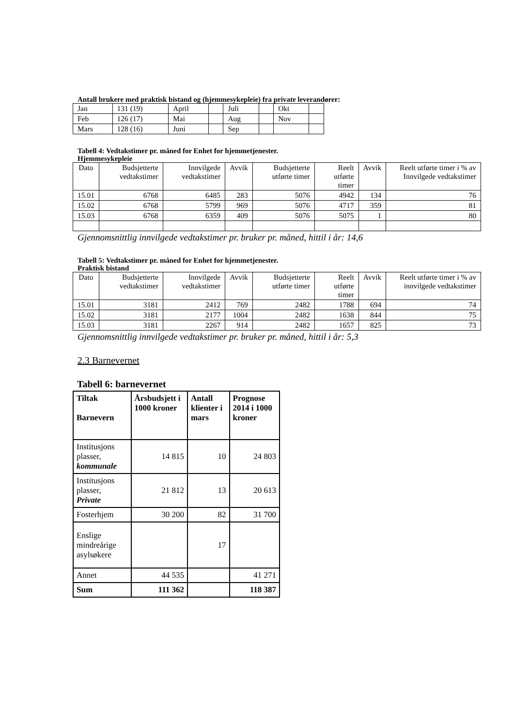Antall brukere med praktisk bistand og (hjemmesykepleie) fra private leverandører:
| Jan | 131 (19) | April | | Juli | | Okt | |
| Feb | 126 (17) | Mai | | Aug | | Nov | |
| Mars | 128 (16) | Juni | | Sep | | | |
Tabell 4: Vedtakstimer pr. måned for Enhet for hjemmetjenester.
Hjemmesykepleie
| Dato | Budsjetterte vedtakstimer | Innvilgede vedtakstimer | Avvik | Budsjetterte utførte timer | Reelt utførte timer | Avvik | Reelt utførte timer i % av Innvilgede vedtakstimer |
| --- | --- | --- | --- | --- | --- | --- | --- |
| 15.01 | 6768 | 6485 | 283 | 5076 | 4942 | 134 | 76 |
| 15.02 | 6768 | 5799 | 969 | 5076 | 4717 | 359 | 81 |
| 15.03 | 6768 | 6359 | 409 | 5076 | 5075 | 1 | 80 |
Gjennomsnittlig innvilgede vedtakstimer pr. bruker pr. måned, hittil i år: 14,6
Tabell 5: Vedtakstimer pr. måned for Enhet for hjemmetjenester.
Praktisk bistand
| Dato | Budsjetterte vedtakstimer | Innvilgede vedtakstimer | Avvik | Budsjetterte utførte timer | Reelt utførte timer | Avvik | Reelt utførte timer i % av innvilgede vedtakstimer |
| --- | --- | --- | --- | --- | --- | --- | --- |
| 15.01 | 3181 | 2412 | 769 | 2482 | 1788 | 694 | 74 |
| 15.02 | 3181 | 2177 | 1004 | 2482 | 1638 | 844 | 75 |
| 15.03 | 3181 | 2267 | 914 | 2482 | 1657 | 825 | 73 |
Gjennomsnittlig innvilgede vedtakstimer pr. bruker pr. måned, hittil i år: 5,3
2.3 Barnevernet
Tabell 6: barnevernet
| Tiltak Barnevern | Årsbudsjett i 1000 kroner | Antall klienter i mars | Prognose 2014 i 1000 kroner |
| --- | --- | --- | --- |
| Institusjons plasser, kommunale | 14 815 | 10 | 24 803 |
| Institusjons plasser, Private | 21 812 | 13 | 20 613 |
| Fosterhjem | 30 200 | 82 | 31 700 |
| Enslige mindreårige asylsøkere | | 17 | |
| Annet | 44 535 | | 41 271 |
| Sum | 111 362 | | 118 387 |